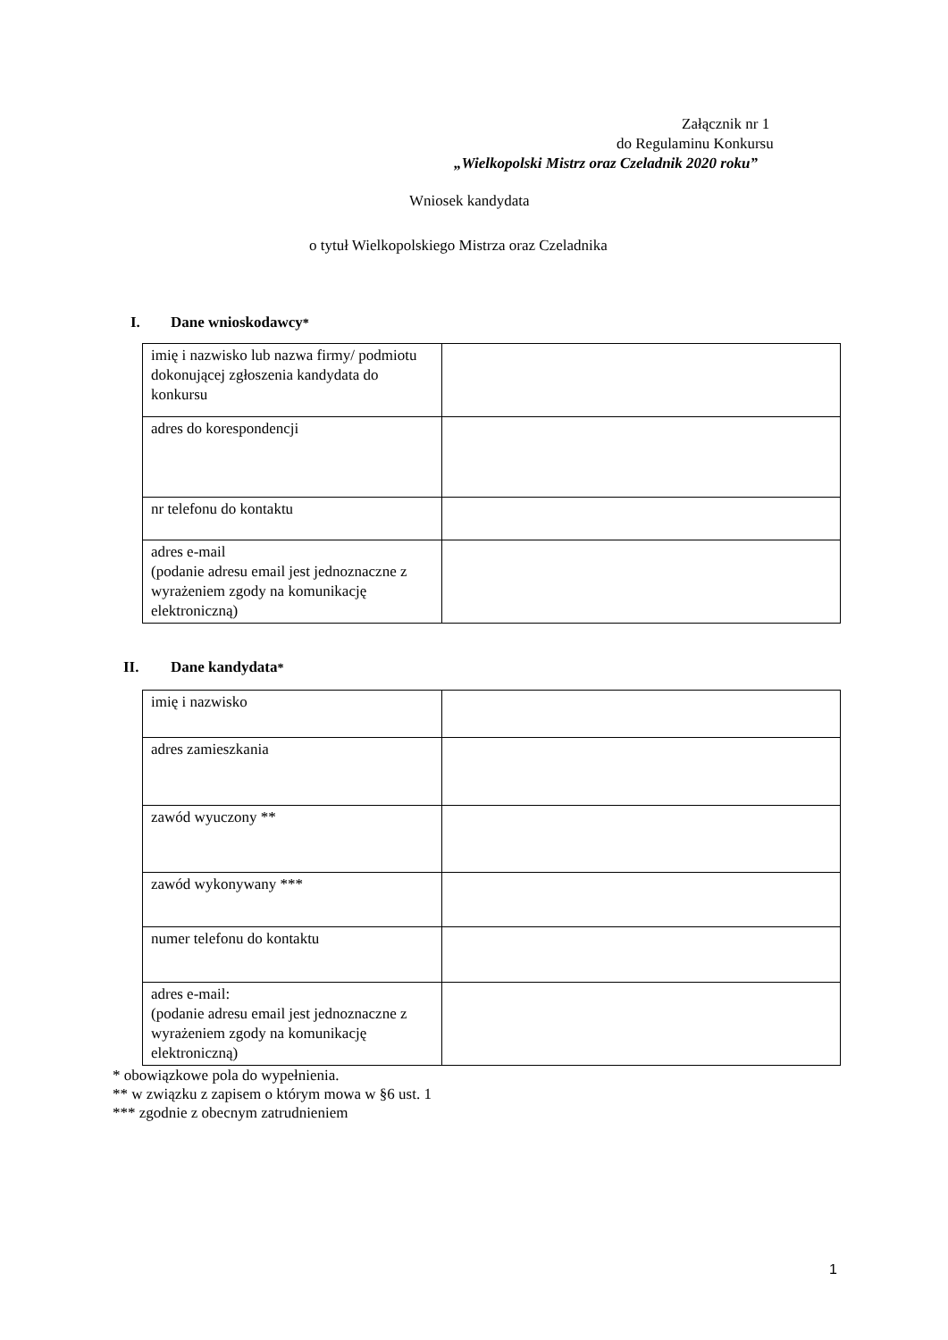Załącznik nr 1
do Regulaminu Konkursu
„Wielkopolski Mistrz oraz Czeladnik 2020 roku”
Wniosek kandydata
o tytuł Wielkopolskiego Mistrza oraz Czeladnika
I. Dane wnioskodawcy <sup>*</sup>
| imię i nazwisko lub nazwa firmy/ podmiotu dokonującej zgłoszenia kandydata do konkursu | |
| adres do korespondencji | |
| nr telefonu do kontaktu | |
| adres e-mail (podanie adresu email jest jednoznaczne z wyrażeniem zgody na komunikację elektroniczną) | |
II. Dane kandydata <sup>*</sup>
| imię i nazwisko | |
| adres zamieszkania | |
| zawód wyuczony ** | |
| zawód wykonywany *** | |
| numer telefonu do kontaktu | |
| adres e-mail: (podanie adresu email jest jednoznaczne z wyrażeniem zgody na komunikację elektroniczną) | |
* obowiązkowe pola do wypełnienia.
** w związku z zapisem o którym mowa w §6 ust. 1
*** zgodnie z obecnym zatrudnieniem
1